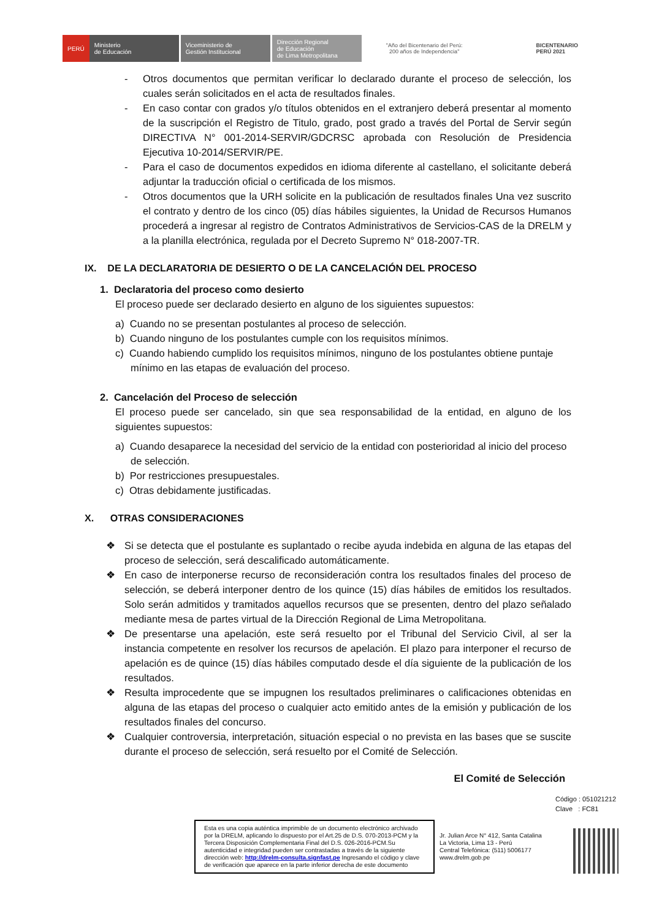PERÚ Ministerio
de Educación Viceministerio de
Gestión Institucional Dirección Regional
de Educación
de Lima Metropolitana
"Año del Bicentenario del Perú:
200 años de Independencia"
BICENTENARIO
PERÚ 2021
- Otros documentos que permitan verificar lo declarado durante el proceso de selección, los cuales serán solicitados en el acta de resultados finales.
- En caso contar con grados y/o títulos obtenidos en el extranjero deberá presentar al momento de la suscripción el Registro de Titulo, grado, post grado a través del Portal de Servir según DIRECTIVA N° 001-2014-SERVIR/GDCRSC aprobada con Resolución de Presidencia Ejecutiva 10-2014/SERVIR/PE.
- Para el caso de documentos expedidos en idioma diferente al castellano, el solicitante deberá adjuntar la traducción oficial o certificada de los mismos.
- Otros documentos que la URH solicite en la publicación de resultados finales Una vez suscrito el contrato y dentro de los cinco (05) días hábiles siguientes, la Unidad de Recursos Humanos procederá a ingresar al registro de Contratos Administrativos de Servicios-CAS de la DRELM y a la planilla electrónica, regulada por el Decreto Supremo N° 018-2007-TR.
IX. DE LA DECLARATORIA DE DESIERTO O DE LA CANCELACIÓN DEL PROCESO
1. Declaratoria del proceso como desierto
El proceso puede ser declarado desierto en alguno de los siguientes supuestos:
a) Cuando no se presentan postulantes al proceso de selección.
b) Cuando ninguno de los postulantes cumple con los requisitos mínimos.
c) Cuando habiendo cumplido los requisitos mínimos, ninguno de los postulantes obtiene puntaje mínimo en las etapas de evaluación del proceso.
2. Cancelación del Proceso de selección
El proceso puede ser cancelado, sin que sea responsabilidad de la entidad, en alguno de los siguientes supuestos:
a) Cuando desaparece la necesidad del servicio de la entidad con posterioridad al inicio del proceso de selección.
b) Por restricciones presupuestales.
c) Otras debidamente justificadas.
X. OTRAS CONSIDERACIONES
❖ Si se detecta que el postulante es suplantado o recibe ayuda indebida en alguna de las etapas del proceso de selección, será descalificado automáticamente.
❖ En caso de interponerse recurso de reconsideración contra los resultados finales del proceso de selección, se deberá interponer dentro de los quince (15) días hábiles de emitidos los resultados. Solo serán admitidos y tramitados aquellos recursos que se presenten, dentro del plazo señalado mediante mesa de partes virtual de la Dirección Regional de Lima Metropolitana.
❖ De presentarse una apelación, este será resuelto por el Tribunal del Servicio Civil, al ser la instancia competente en resolver los recursos de apelación. El plazo para interponer el recurso de apelación es de quince (15) días hábiles computado desde el día siguiente de la publicación de los resultados.
❖ Resulta improcedente que se impugnen los resultados preliminares o calificaciones obtenidas en alguna de las etapas del proceso o cualquier acto emitido antes de la emisión y publicación de los resultados finales del concurso.
❖ Cualquier controversia, interpretación, situación especial o no prevista en las bases que se suscite durante el proceso de selección, será resuelto por el Comité de Selección.
El Comité de Selección
Código : 051021212
Clave : FC81
Esta es una copia auténtica imprimible de un documento electrónico archivado por la DRELM, aplicando lo dispuesto por el Art.25 de D.S. 070-2013-PCM y la Tercera Disposición Complementaria Final del D.S. 026-2016-PCM.Su autenticidad e integridad pueden ser contrastadas a través de la siguiente dirección web: http://drelm-consulta.signfast.pe Ingresando el código y clave de verificación que aparece en la parte inferior derecha de este documento
Jr. Julian Arce N° 412, Santa Catalina
La Victoria, Lima 13 - Perú
Central Telefónica: (511) 5006177
www.drelm.gob.pe